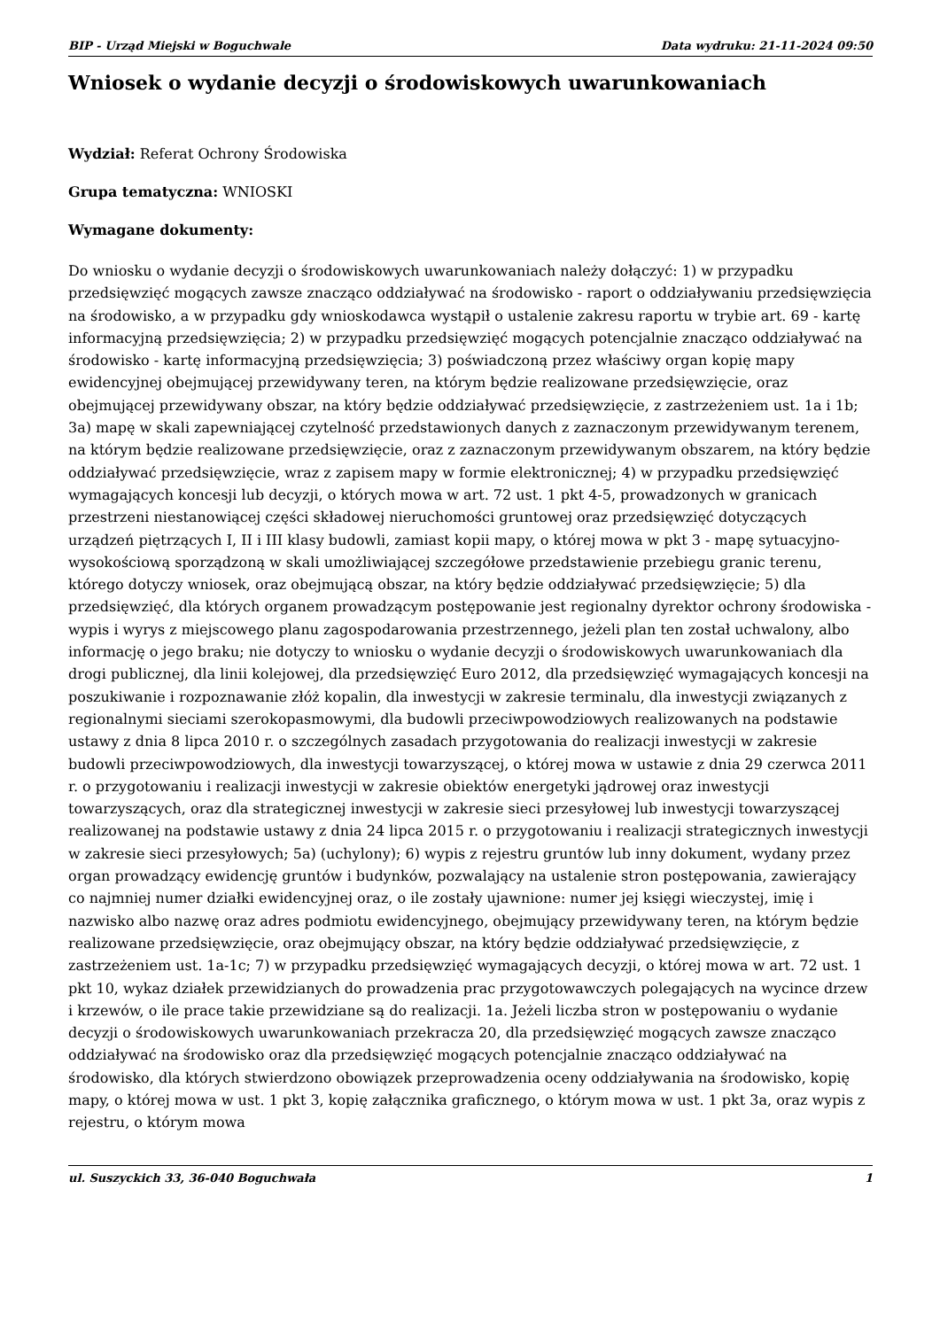BIP - Urząd Miejski w Boguchwale Data wydruku: 21-11-2024 09:50
Wniosek o wydanie decyzji o środowiskowych uwarunkowaniach
Wydział: Referat Ochrony Środowiska
Grupa tematyczna: WNIOSKI
Wymagane dokumenty:
Do wniosku o wydanie decyzji o środowiskowych uwarunkowaniach należy dołączyć: 1) w przypadku przedsięwzięć mogących zawsze znacząco oddziaływać na środowisko - raport o oddziaływaniu przedsięwzięcia na środowisko, a w przypadku gdy wnioskodawca wystąpił o ustalenie zakresu raportu w trybie art. 69 - kartę informacyjną przedsięwzięcia; 2) w przypadku przedsięwzięć mogących potencjalnie znacząco oddziaływać na środowisko - kartę informacyjną przedsięwzięcia; 3) poświadczoną przez właściwy organ kopię mapy ewidencyjnej obejmującej przewidywany teren, na którym będzie realizowane przedsięwzięcie, oraz obejmującej przewidywany obszar, na który będzie oddziaływać przedsięwzięcie, z zastrzeżeniem ust. 1a i 1b; 3a) mapę w skali zapewniającej czytelność przedstawionych danych z zaznaczonym przewidywanym terenem, na którym będzie realizowane przedsięwzięcie, oraz z zaznaczonym przewidywanym obszarem, na który będzie oddziaływać przedsięwzięcie, wraz z zapisem mapy w formie elektronicznej; 4) w przypadku przedsięwzięć wymagających koncesji lub decyzji, o których mowa w art. 72 ust. 1 pkt 4-5, prowadzonych w granicach przestrzeni niestanowiącej części składowej nieruchomości gruntowej oraz przedsięwzięć dotyczących urządzeń piętrzących I, II i III klasy budowli, zamiast kopii mapy, o której mowa w pkt 3 - mapę sytuacyjno-wysokościową sporządzoną w skali umożliwiającej szczegółowe przedstawienie przebiegu granic terenu, którego dotyczy wniosek, oraz obejmującą obszar, na który będzie oddziaływać przedsięwzięcie; 5) dla przedsięwzięć, dla których organem prowadzącym postępowanie jest regionalny dyrektor ochrony środowiska - wypis i wyrys z miejscowego planu zagospodarowania przestrzennego, jeżeli plan ten został uchwalony, albo informację o jego braku; nie dotyczy to wniosku o wydanie decyzji o środowiskowych uwarunkowaniach dla drogi publicznej, dla linii kolejowej, dla przedsięwzięć Euro 2012, dla przedsięwzięć wymagających koncesji na poszukiwanie i rozpoznawanie złóż kopalin, dla inwestycji w zakresie terminalu, dla inwestycji związanych z regionalnymi sieciami szerokopasmowymi, dla budowli przeciwpowodziowych realizowanych na podstawie ustawy z dnia 8 lipca 2010 r. o szczególnych zasadach przygotowania do realizacji inwestycji w zakresie budowli przeciwpowodziowych, dla inwestycji towarzyszącej, o której mowa w ustawie z dnia 29 czerwca 2011 r. o przygotowaniu i realizacji inwestycji w zakresie obiektów energetyki jądrowej oraz inwestycji towarzyszących, oraz dla strategicznej inwestycji w zakresie sieci przesyłowej lub inwestycji towarzyszącej realizowanej na podstawie ustawy z dnia 24 lipca 2015 r. o przygotowaniu i realizacji strategicznych inwestycji w zakresie sieci przesyłowych; 5a) (uchylony); 6) wypis z rejestru gruntów lub inny dokument, wydany przez organ prowadzący ewidencję gruntów i budynków, pozwalający na ustalenie stron postępowania, zawierający co najmniej numer działki ewidencyjnej oraz, o ile zostały ujawnione: numer jej księgi wieczystej, imię i nazwisko albo nazwę oraz adres podmiotu ewidencyjnego, obejmujący przewidywany teren, na którym będzie realizowane przedsięwzięcie, oraz obejmujący obszar, na który będzie oddziaływać przedsięwzięcie, z zastrzeżeniem ust. 1a-1c; 7) w przypadku przedsięwzięć wymagających decyzji, o której mowa w art. 72 ust. 1 pkt 10, wykaz działek przewidzianych do prowadzenia prac przygotowawczych polegających na wycince drzew i krzewów, o ile prace takie przewidziane są do realizacji. 1a. Jeżeli liczba stron w postępowaniu o wydanie decyzji o środowiskowych uwarunkowaniach przekracza 20, dla przedsięwzięć mogących zawsze znacząco oddziaływać na środowisko oraz dla przedsięwzięć mogących potencjalnie znacząco oddziaływać na środowisko, dla których stwierdzono obowiązek przeprowadzenia oceny oddziaływania na środowisko, kopię mapy, o której mowa w ust. 1 pkt 3, kopię załącznika graficznego, o którym mowa w ust. 1 pkt 3a, oraz wypis z rejestru, o którym mowa
ul. Suszyckich 33, 36-040 Boguchwała 1